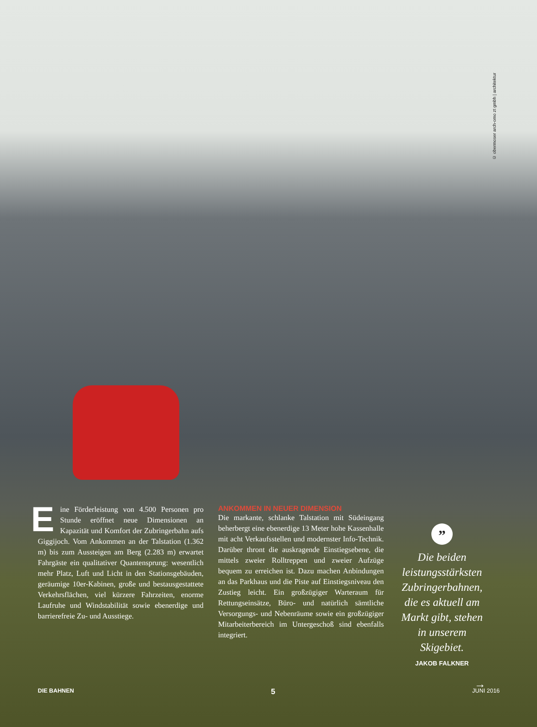© obermoser arch-omo zt gmbh | architektur
Eine Förderleistung von 4.500 Personen pro Stunde eröffnet neue Dimensionen an Kapazität und Komfort der Zubringerbahn aufs Giggijoch. Vom Ankommen an der Talstation (1.362 m) bis zum Aussteigen am Berg (2.283 m) erwartet Fahrgäste ein qualitativer Quantensprung: wesentlich mehr Platz, Luft und Licht in den Stationsgebäuden, geräumige 10er-Kabinen, große und bestausgestattete Verkehrsflächen, viel kürzere Fahrzeiten, enorme Laufruhe und Windstabilität sowie ebenerdige und barrierefreie Zu- und Ausstiege.
ANKOMMEN IN NEUER DIMENSION
Die markante, schlanke Talstation mit Südeingang beherbergt eine ebenerdige 13 Meter hohe Kassenhalle mit acht Verkaufsstellen und modernster Info-Technik. Darüber thront die auskragende Einstiegsebene, die mittels zweier Rolltreppen und zweier Aufzüge bequem zu erreichen ist. Dazu machen Anbindungen an das Parkhaus und die Piste auf Einstiegsniveau den Zustieg leicht. Ein großzügiger Warteraum für Rettungseinsätze, Büro- und natürlich sämtliche Versorgungs- und Nebenräume sowie ein großzügiger Mitarbeiterbereich im Untergeschoß sind ebenfalls integriert.
”
Die beiden leistungsstärksten Zubringerbahnen, die es aktuell am Markt gibt, stehen in unserem Skigebiet.
JAKOB FALKNER
→
DIE BAHNEN 5 JUNI 2016